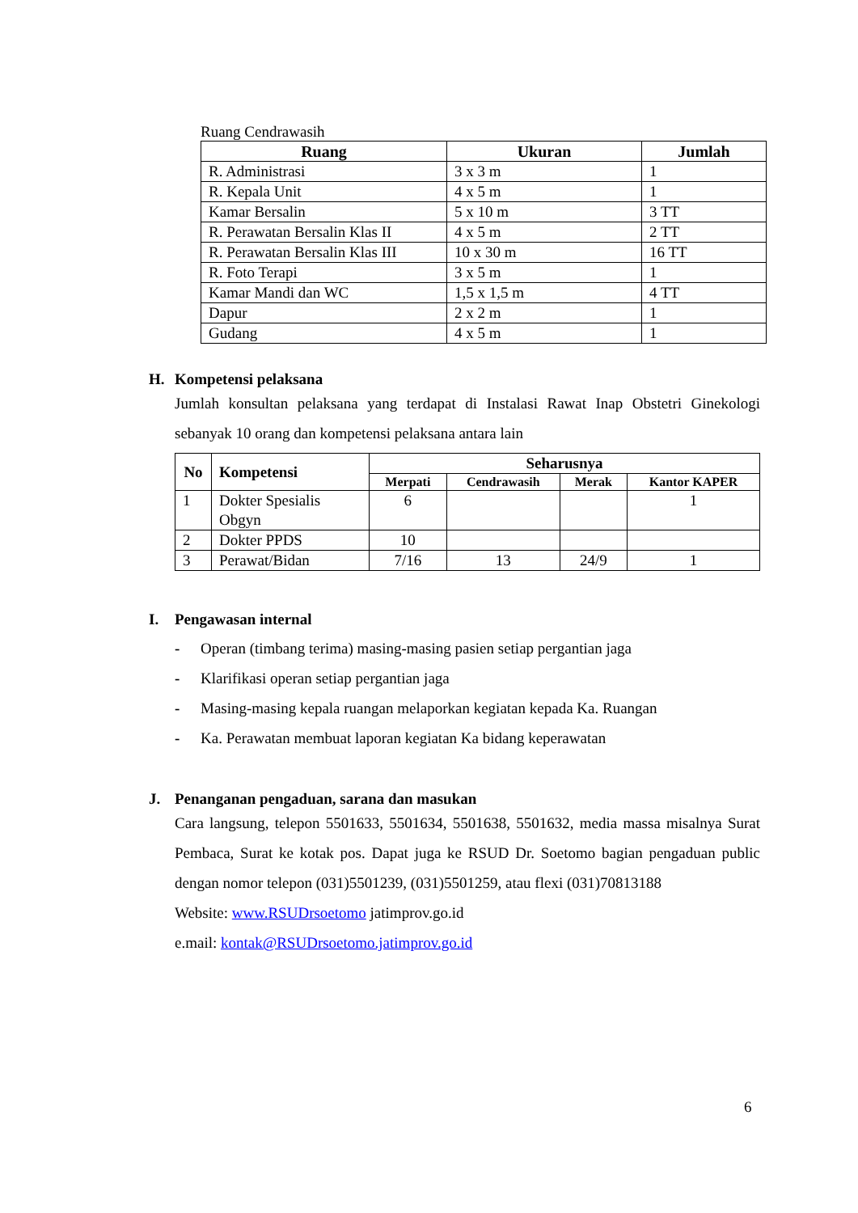Ruang Cendrawasih
| Ruang | Ukuran | Jumlah |
| --- | --- | --- |
| R. Administrasi | 3 x 3 m | 1 |
| R. Kepala Unit | 4 x 5 m | 1 |
| Kamar Bersalin | 5 x 10 m | 3 TT |
| R. Perawatan Bersalin Klas II | 4 x 5 m | 2 TT |
| R. Perawatan Bersalin Klas III | 10 x 30 m | 16 TT |
| R. Foto Terapi | 3 x 5 m | 1 |
| Kamar Mandi dan WC | 1,5 x 1,5 m | 4 TT |
| Dapur | 2 x 2 m | 1 |
| Gudang | 4 x 5 m | 1 |
H. Kompetensi pelaksana
Jumlah konsultan pelaksana yang terdapat di Instalasi Rawat Inap Obstetri Ginekologi sebanyak 10 orang dan kompetensi pelaksana antara lain
| No | Kompetensi | Seharusnya | | | |
| --- | --- | --- | --- | --- | --- |
| | | Merpati | Cendrawasih | Merak | Kantor KAPER |
| 1 | Dokter Spesialis Obgyn | 6 | | | 1 |
| 2 | Dokter PPDS | 10 | | | |
| 3 | Perawat/Bidan | 7/16 | 13 | 24/9 | 1 |
I. Pengawasan internal
- Operan (timbang terima) masing-masing pasien setiap pergantian jaga
- Klarifikasi operan setiap pergantian jaga
- Masing-masing kepala ruangan melaporkan kegiatan kepada Ka. Ruangan
- Ka. Perawatan membuat laporan kegiatan Ka bidang keperawatan
J. Penanganan pengaduan, sarana dan masukan
Cara langsung, telepon 5501633, 5501634, 5501638, 5501632, media massa misalnya Surat Pembaca, Surat ke kotak pos. Dapat juga ke RSUD Dr. Soetomo bagian pengaduan public dengan nomor telepon (031)5501239, (031)5501259, atau flexi (031)70813188
Website: www.RSUDrsoetomo jatimprov.go.id
e.mail: kontak@RSUDrsoetomo.jatimprov.go.id
6